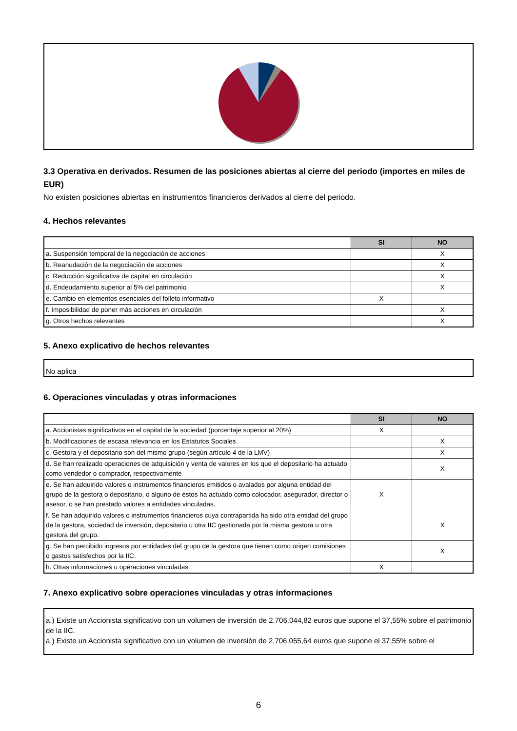3.3 Operativa en derivados. Resumen de las posiciones abiertas al cierre del periodo (importes en miles de EUR)
No existen posiciones abiertas en instrumentos financieros derivados al cierre del periodo.
4. Hechos relevantes
| | SI | NO |
| a. Suspensión temporal de la negociación de acciones | | X |
| b. Reanudación de la negociación de acciones | | X |
| c. Reducción significativa de capital en circulación | | X |
| d. Endeudamiento superior al 5% del patrimonio | | X |
| e. Cambio en elementos esenciales del folleto informativo | X | |
| f. Imposibilidad de poner más acciones en circulación | | X |
| g. Otros hechos relevantes | | X |
5. Anexo explicativo de hechos relevantes
No aplica
6. Operaciones vinculadas y otras informaciones
| | SI | NO |
| a. Accionistas significativos en el capital de la sociedad (porcentaje superior al 20%) | X | |
| b. Modificaciones de escasa relevancia en los Estatutos Sociales | | X |
| c. Gestora y el depositario son del mismo grupo (según artículo 4 de la LMV) | | X |
| d. Se han realizado operaciones de adquisición y venta de valores en los que el depositario ha actuado como vendedor o comprador, respectivamente | | X |
| e. Se han adquirido valores o instrumentos financieros emitidos o avalados por alguna entidad del grupo de la gestora o depositario, o alguno de éstos ha actuado como colocador, asegurador, director o asesor, o se han prestado valores a entidades vinculadas. | X | |
| f. Se han adquirido valores o instrumentos financieros cuya contrapartida ha sido otra entidad del grupo de la gestora, sociedad de inversión, depositario u otra IIC gestionada por la misma gestora u otra gestora del grupo. | | X |
| g. Se han percibido ingresos por entidades del grupo de la gestora que tienen como origen comisiones o gastos satisfechos por la IIC. | | X |
| h. Otras informaciones u operaciones vinculadas | X | |
7. Anexo explicativo sobre operaciones vinculadas y otras informaciones
a.) Existe un Accionista significativo con un volumen de inversión de 2.706.044,82 euros que supone el 37,55% sobre el patrimonio de la IIC.
a.) Existe un Accionista significativo con un volumen de inversión de 2.706.055,64 euros que supone el 37,55% sobre el
6